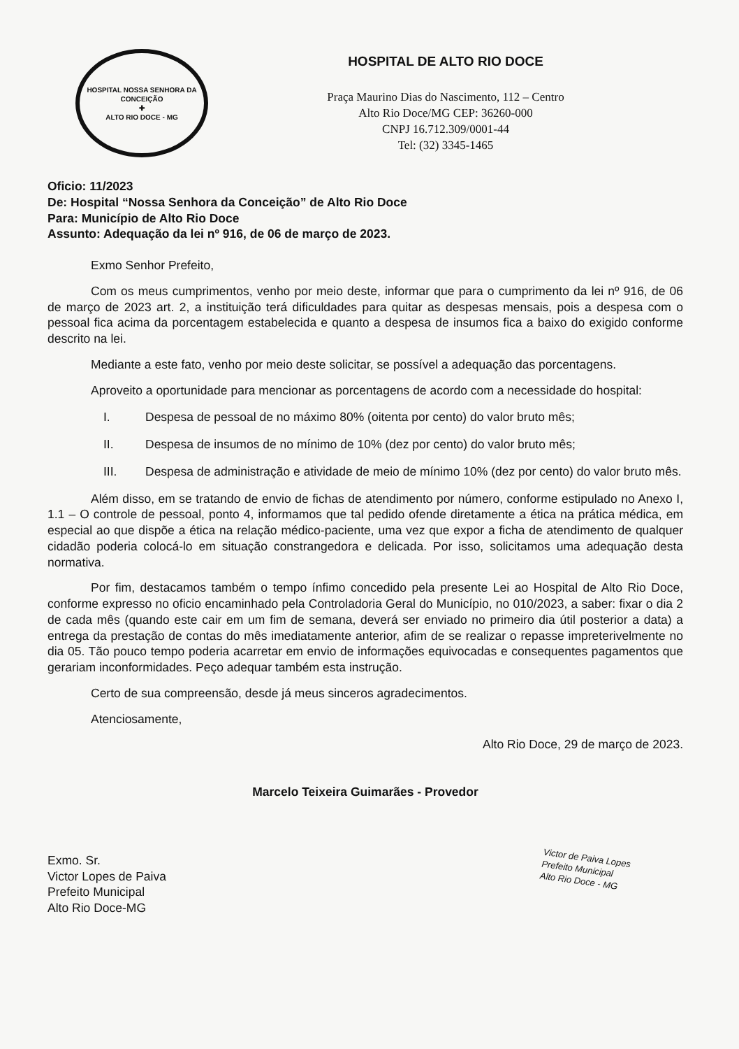HOSPITAL NOSSA SENHORA DA CONCEIÇÃO
✚
ALTO RIO DOCE - MG
HOSPITAL DE ALTO RIO DOCE
Praça Maurino Dias do Nascimento, 112 – Centro
Alto Rio Doce/MG CEP: 36260-000
CNPJ 16.712.309/0001-44
Tel: (32) 3345-1465
Oficio: 11/2023
De: Hospital “Nossa Senhora da Conceição” de Alto Rio Doce
Para: Município de Alto Rio Doce
Assunto: Adequação da lei nº 916, de 06 de março de 2023.
Exmo Senhor Prefeito,
Com os meus cumprimentos, venho por meio deste, informar que para o cumprimento da lei nº 916, de 06 de março de 2023 art. 2, a instituição terá dificuldades para quitar as despesas mensais, pois a despesa com o pessoal fica acima da porcentagem estabelecida e quanto a despesa de insumos fica a baixo do exigido conforme descrito na lei.
Mediante a este fato, venho por meio deste solicitar, se possível a adequação das porcentagens.
Aproveito a oportunidade para mencionar as porcentagens de acordo com a necessidade do hospital:
I. Despesa de pessoal de no máximo 80% (oitenta por cento) do valor bruto mês;
II. Despesa de insumos de no mínimo de 10% (dez por cento) do valor bruto mês;
III. Despesa de administração e atividade de meio de mínimo 10% (dez por cento) do valor bruto mês.
Além disso, em se tratando de envio de fichas de atendimento por número, conforme estipulado no Anexo I, 1.1 – O controle de pessoal, ponto 4, informamos que tal pedido ofende diretamente a ética na prática médica, em especial ao que dispõe a ética na relação médico-paciente, uma vez que expor a ficha de atendimento de qualquer cidadão poderia colocá-lo em situação constrangedora e delicada. Por isso, solicitamos uma adequação desta normativa.
Por fim, destacamos também o tempo ínfimo concedido pela presente Lei ao Hospital de Alto Rio Doce, conforme expresso no oficio encaminhado pela Controladoria Geral do Município, no 010/2023, a saber: fixar o dia 2 de cada mês (quando este cair em um fim de semana, deverá ser enviado no primeiro dia útil posterior a data) a entrega da prestação de contas do mês imediatamente anterior, afim de se realizar o repasse impreterivelmente no dia 05. Tão pouco tempo poderia acarretar em envio de informações equivocadas e consequentes pagamentos que gerariam inconformidades. Peço adequar também esta instrução.
Certo de sua compreensão, desde já meus sinceros agradecimentos.
Atenciosamente,
Alto Rio Doce, 29 de março de 2023.
Marcelo Teixeira Guimarães - Provedor
Exmo. Sr.
Victor Lopes de Paiva
Prefeito Municipal
Alto Rio Doce-MG
Victor de Paiva Lopes
Prefeito Municipal
Alto Rio Doce - MG